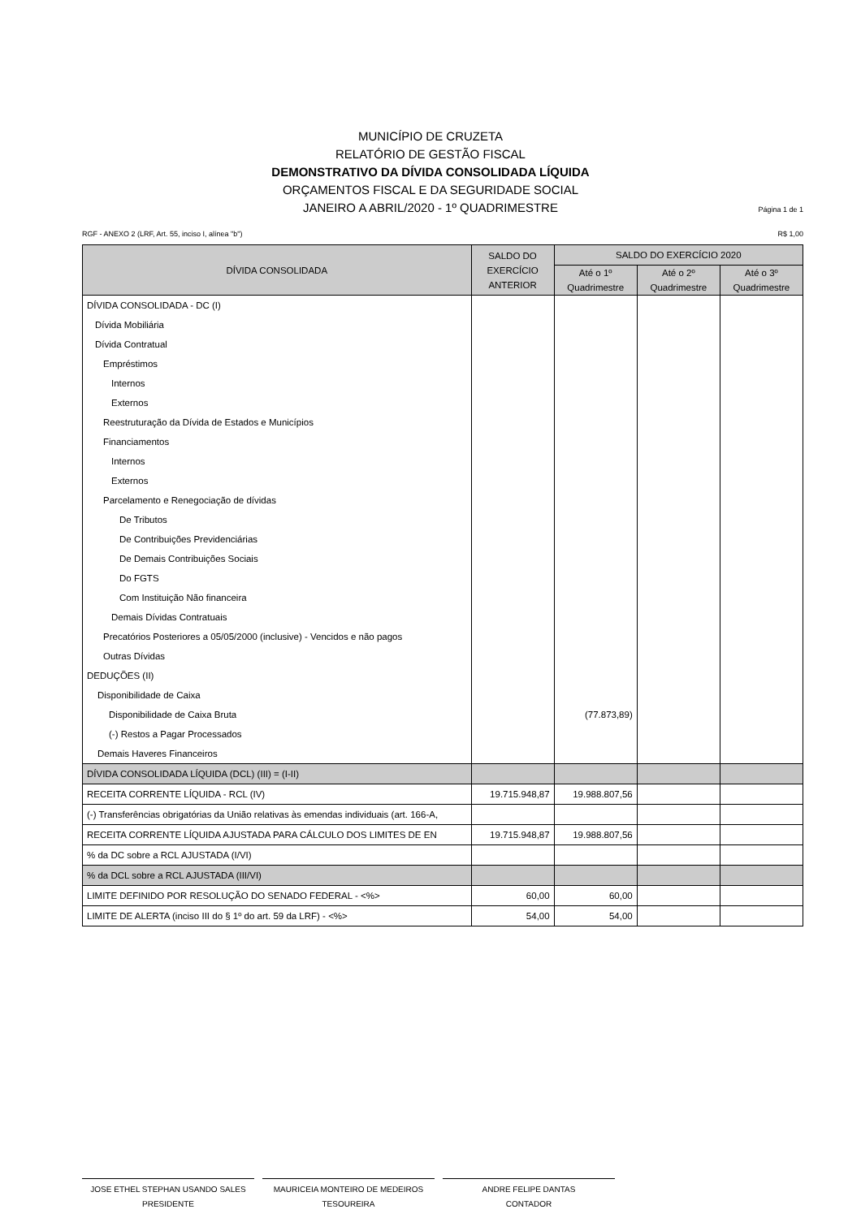MUNICÍPIO DE CRUZETA
RELATÓRIO DE GESTÃO FISCAL
DEMONSTRATIVO DA DÍVIDA CONSOLIDADA LÍQUIDA
ORÇAMENTOS FISCAL E DA SEGURIDADE SOCIAL
JANEIRO A ABRIL/2020 - 1º QUADRIMESTRE
Página 1 de 1
RGF - ANEXO 2 (LRF, Art. 55, inciso I, alínea "b") R$ 1,00
| DÍVIDA CONSOLIDADA | SALDO DO EXERCÍCIO ANTERIOR | SALDO DO EXERCÍCIO 2020 | | |
| --- | --- | --- | --- | --- |
| | | Até o 1º Quadrimestre | Até o 2º Quadrimestre | Até o 3º Quadrimestre |
| DÍVIDA CONSOLIDADA - DC (I) | | | | |
| Dívida Mobiliária | | | | |
| Dívida Contratual | | | | |
| Empréstimos | | | | |
| Internos | | | | |
| Externos | | | | |
| Reestruturação da Dívida de Estados e Municípios | | | | |
| Financiamentos | | | | |
| Internos | | | | |
| Externos | | | | |
| Parcelamento e Renegociação de dívidas | | | | |
| De Tributos | | | | |
| De Contribuições Previdenciárias | | | | |
| De Demais Contribuições Sociais | | | | |
| Do FGTS | | | | |
| Com Instituição Não financeira | | | | |
| Demais Dívidas Contratuais | | | | |
| Precatórios Posteriores a 05/05/2000 (inclusive) - Vencidos e não pagos | | | | |
| Outras Dívidas | | | | |
| DEDUÇÕES (II) | | | | |
| Disponibilidade de Caixa | | | | |
| Disponibilidade de Caixa Bruta | | (77.873,89) | | |
| (-) Restos a Pagar Processados | | | | |
| Demais Haveres Financeiros | | | | |
| DÍVIDA CONSOLIDADA LÍQUIDA (DCL) (III) = (I-II) | | | | |
| RECEITA CORRENTE LÍQUIDA - RCL (IV) | 19.715.948,87 | 19.988.807,56 | | |
| (-) Transferências obrigatórias da União relativas às emendas individuais (art. 166-A, | | | | |
| RECEITA CORRENTE LÍQUIDA AJUSTADA PARA CÁLCULO DOS LIMITES DE EN | 19.715.948,87 | 19.988.807,56 | | |
| % da DC sobre a RCL AJUSTADA (I/VI) | | | | |
| % da DCL sobre a RCL AJUSTADA (III/VI) | | | | |
| LIMITE DEFINIDO POR RESOLUÇÃO DO SENADO FEDERAL - <%> | 60,00 | 60,00 | | |
| LIMITE DE ALERTA (inciso III do § 1º do art. 59 da LRF) - <%> | 54,00 | 54,00 | | |
JOSE ETHEL STEPHAN USANDO SALES
PRESIDENTE
MAURICEIA MONTEIRO DE MEDEIROS
TESOUREIRA
ANDRE FELIPE DANTAS
CONTADOR